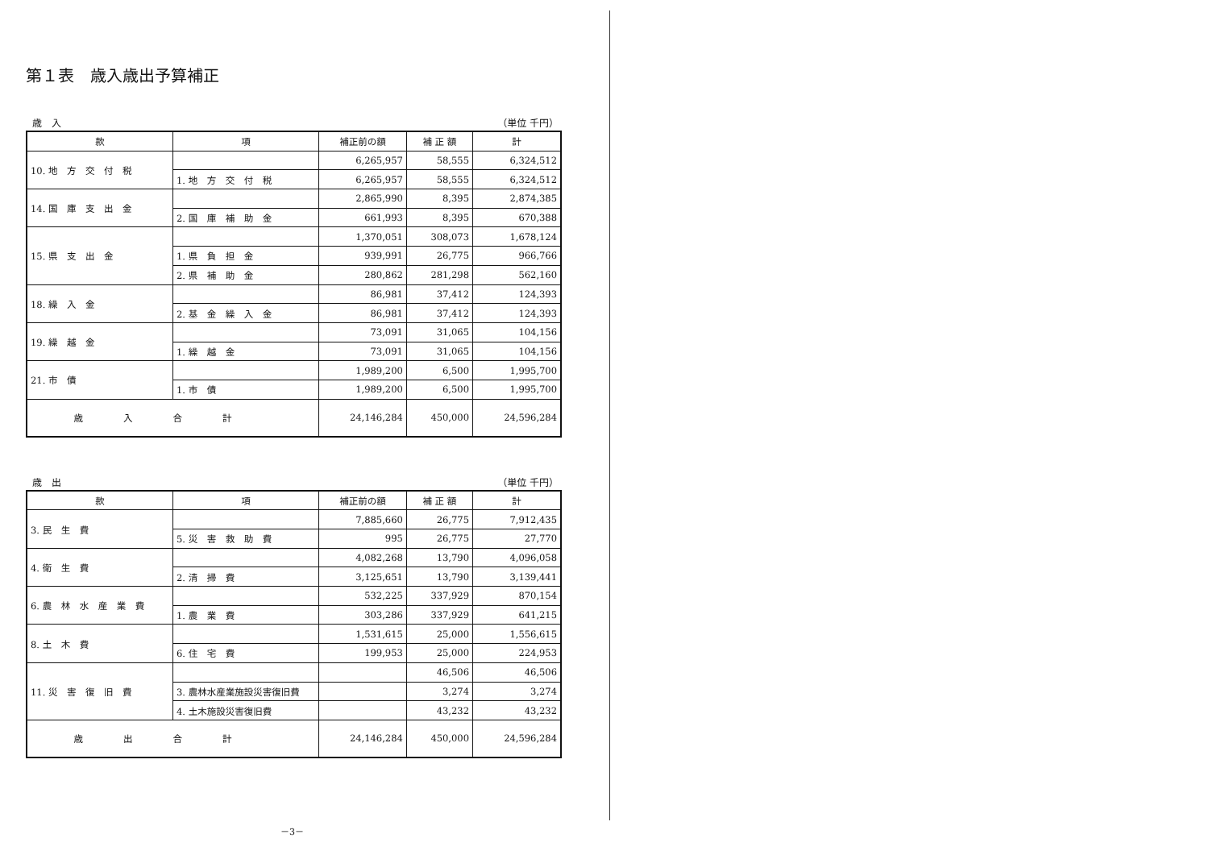第１表　歳入歳出予算補正
歳　入 （単位 千円）
| 款 | 項 | 補正前の額 | 補 正 額 | 計 |
| --- | --- | --- | --- | --- |
| 10. 地 方 交 付 税 | | 6,265,957 | 58,555 | 6,324,512 |
| | 1. 地 方 交 付 税 | 6,265,957 | 58,555 | 6,324,512 |
| 14. 国 庫 支 出 金 | | 2,865,990 | 8,395 | 2,874,385 |
| | 2. 国 庫 補 助 金 | 661,993 | 8,395 | 670,388 |
| 15. 県 支 出 金 | | 1,370,051 | 308,073 | 1,678,124 |
| | 1. 県 負 担 金 | 939,991 | 26,775 | 966,766 |
| | 2. 県 補 助 金 | 280,862 | 281,298 | 562,160 |
| 18. 繰 入 金 | | 86,981 | 37,412 | 124,393 |
| | 2. 基 金 繰 入 金 | 86,981 | 37,412 | 124,393 |
| 19. 繰 越 金 | | 73,091 | 31,065 | 104,156 |
| | 1. 繰 越 金 | 73,091 | 31,065 | 104,156 |
| 21. 市 債 | | 1,989,200 | 6,500 | 1,995,700 |
| | 1. 市 債 | 1,989,200 | 6,500 | 1,995,700 |
| 歳入合計 | | 24,146,284 | 450,000 | 24,596,284 |
歳　出 （単位 千円）
| 款 | 項 | 補正前の額 | 補 正 額 | 計 |
| --- | --- | --- | --- | --- |
| 3. 民 生 費 | | 7,885,660 | 26,775 | 7,912,435 |
| | 5. 災 害 救 助 費 | 995 | 26,775 | 27,770 |
| 4. 衛 生 費 | | 4,082,268 | 13,790 | 4,096,058 |
| | 2. 清 掃 費 | 3,125,651 | 13,790 | 3,139,441 |
| 6. 農 林 水 産 業 費 | | 532,225 | 337,929 | 870,154 |
| | 1. 農 業 費 | 303,286 | 337,929 | 641,215 |
| 8. 土 木 費 | | 1,531,615 | 25,000 | 1,556,615 |
| | 6. 住 宅 費 | 199,953 | 25,000 | 224,953 |
| 11. 災 害 復 旧 費 | | | 46,506 | 46,506 |
| | 3. 農林水産業施設災害復旧費 | | 3,274 | 3,274 |
| | 4. 土木施設災害復旧費 | | 43,232 | 43,232 |
| 歳出合計 | | 24,146,284 | 450,000 | 24,596,284 |
－3－